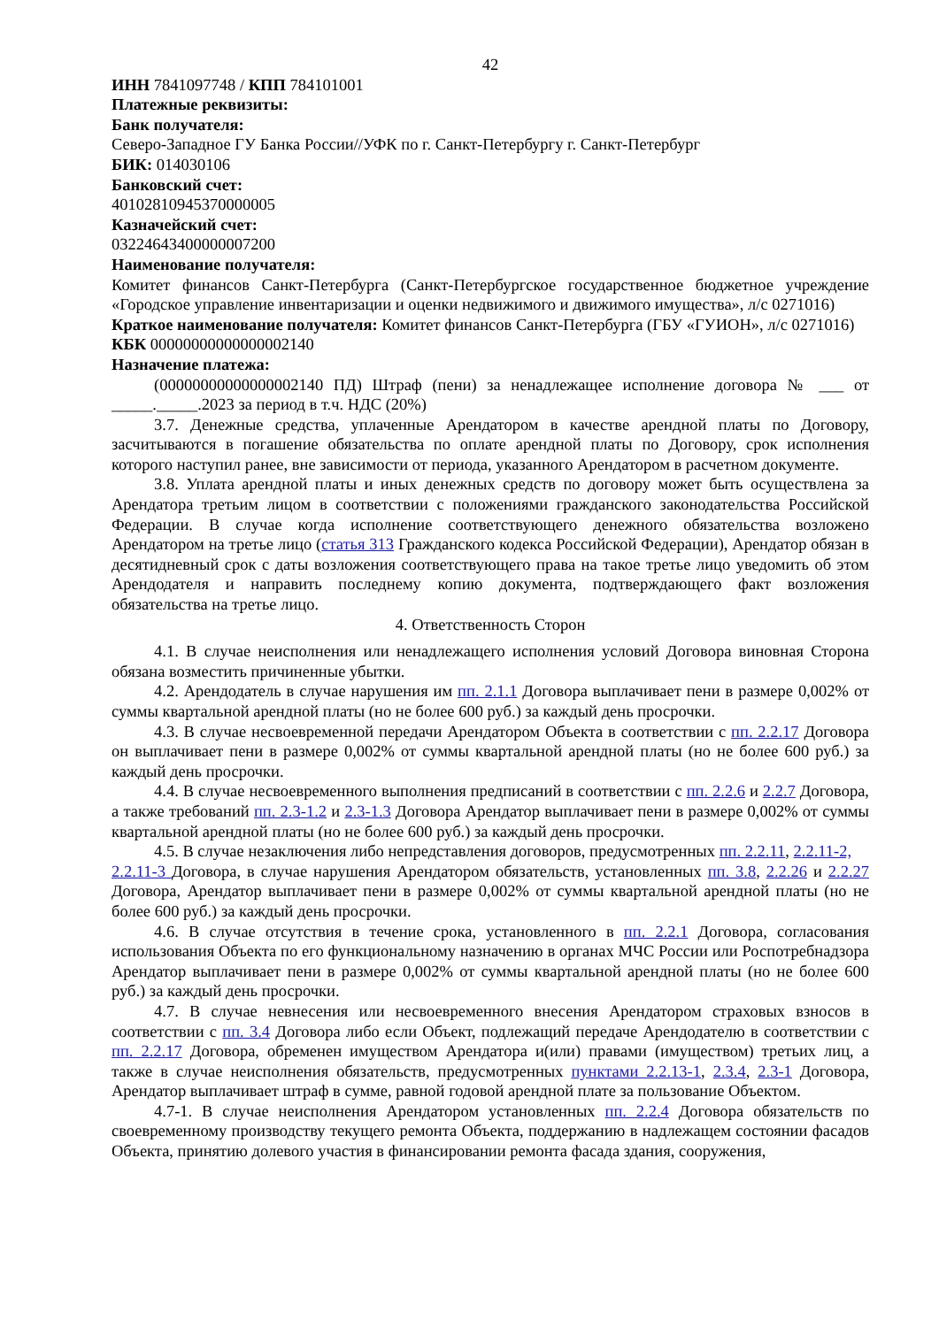42
ИНН 7841097748 / КПП 784101001
Платежные реквизиты:
Банк получателя:
Северо-Западное ГУ Банка России//УФК по г. Санкт-Петербургу г. Санкт-Петербург
БИК: 014030106
Банковский счет:
40102810945370000005
Казначейский счет:
03224643400000007200
Наименование получателя:
Комитет финансов Санкт-Петербурга (Санкт-Петербургское государственное бюджетное учреждение «Городское управление инвентаризации и оценки недвижимого и движимого имущества», л/с 0271016)
Краткое наименование получателя: Комитет финансов Санкт-Петербурга (ГБУ «ГУИОН», л/с 0271016)
КБК 00000000000000002140
Назначение платежа:
(00000000000000002140 ПД) Штраф (пени) за ненадлежащее исполнение договора № ___ от _____._____.2023 за период в т.ч. НДС (20%)
3.7. Денежные средства, уплаченные Арендатором в качестве арендной платы по Договору, засчитываются в погашение обязательства по оплате арендной платы по Договору, срок исполнения которого наступил ранее, вне зависимости от периода, указанного Арендатором в расчетном документе.
3.8. Уплата арендной платы и иных денежных средств по договору может быть осуществлена за Арендатора третьим лицом в соответствии с положениями гражданского законодательства Российской Федерации. В случае когда исполнение соответствующего денежного обязательства возложено Арендатором на третье лицо (статья 313 Гражданского кодекса Российской Федерации), Арендатор обязан в десятидневный срок с даты возложения соответствующего права на такое третье лицо уведомить об этом Арендодателя и направить последнему копию документа, подтверждающего факт возложения обязательства на третье лицо.
4. Ответственность Сторон
4.1. В случае неисполнения или ненадлежащего исполнения условий Договора виновная Сторона обязана возместить причиненные убытки.
4.2. Арендодатель в случае нарушения им пп. 2.1.1 Договора выплачивает пени в размере 0,002% от суммы квартальной арендной платы (но не более 600 руб.) за каждый день просрочки.
4.3. В случае несвоевременной передачи Арендатором Объекта в соответствии с пп. 2.2.17 Договора он выплачивает пени в размере 0,002% от суммы квартальной арендной платы (но не более 600 руб.) за каждый день просрочки.
4.4. В случае несвоевременного выполнения предписаний в соответствии с пп. 2.2.6 и 2.2.7 Договора, а также требований пп. 2.3-1.2 и 2.3-1.3 Договора Арендатор выплачивает пени в размере 0,002% от суммы квартальной арендной платы (но не более 600 руб.) за каждый день просрочки.
4.5. В случае незаключения либо непредставления договоров, предусмотренных пп. 2.2.11, 2.2.11-2,
2.2.11-3 Договора, в случае нарушения Арендатором обязательств, установленных пп. 3.8, 2.2.26 и 2.2.27 Договора, Арендатор выплачивает пени в размере 0,002% от суммы квартальной арендной платы (но не более 600 руб.) за каждый день просрочки.
4.6. В случае отсутствия в течение срока, установленного в пп. 2.2.1 Договора, согласования использования Объекта по его функциональному назначению в органах МЧС России или Роспотребнадзора Арендатор выплачивает пени в размере 0,002% от суммы квартальной арендной платы (но не более 600 руб.) за каждый день просрочки.
4.7. В случае невнесения или несвоевременного внесения Арендатором страховых взносов в соответствии с пп. 3.4 Договора либо если Объект, подлежащий передаче Арендодателю в соответствии с пп. 2.2.17 Договора, обременен имуществом Арендатора и(или) правами (имуществом) третьих лиц, а также в случае неисполнения обязательств, предусмотренных пунктами 2.2.13-1, 2.3.4, 2.3-1 Договора, Арендатор выплачивает штраф в сумме, равной годовой арендной плате за пользование Объектом.
4.7-1. В случае неисполнения Арендатором установленных пп. 2.2.4 Договора обязательств по своевременному производству текущего ремонта Объекта, поддержанию в надлежащем состоянии фасадов Объекта, принятию долевого участия в финансировании ремонта фасада здания, сооружения,